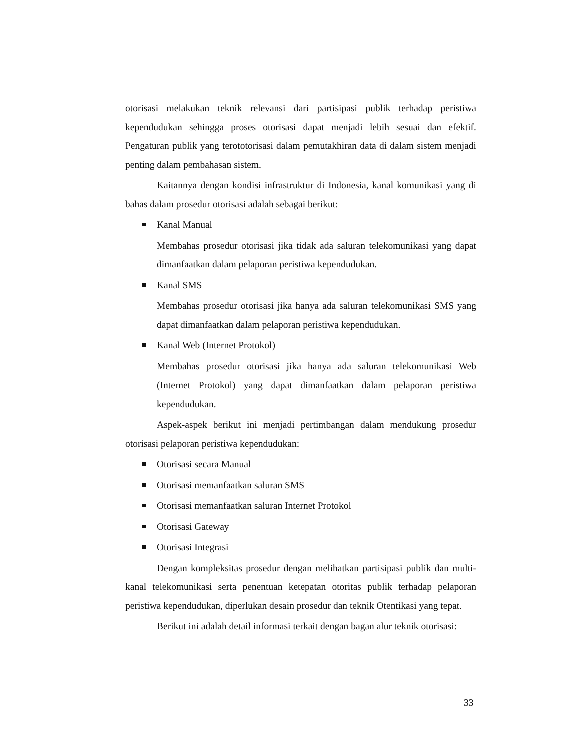otorisasi melakukan teknik relevansi dari partisipasi publik terhadap peristiwa kependudukan sehingga proses otorisasi dapat menjadi lebih sesuai dan efektif. Pengaturan publik yang terototorisasi dalam pemutakhiran data di dalam sistem menjadi penting dalam pembahasan sistem.
Kaitannya dengan kondisi infrastruktur di Indonesia, kanal komunikasi yang di bahas dalam prosedur otorisasi adalah sebagai berikut:
Kanal Manual
Membahas prosedur otorisasi jika tidak ada saluran telekomunikasi yang dapat dimanfaatkan dalam pelaporan peristiwa kependudukan.
Kanal SMS
Membahas prosedur otorisasi jika hanya ada saluran telekomunikasi SMS yang dapat dimanfaatkan dalam pelaporan peristiwa kependudukan.
Kanal Web (Internet Protokol)
Membahas prosedur otorisasi jika hanya ada saluran telekomunikasi Web (Internet Protokol) yang dapat dimanfaatkan dalam pelaporan peristiwa kependudukan.
Aspek-aspek berikut ini menjadi pertimbangan dalam mendukung prosedur otorisasi pelaporan peristiwa kependudukan:
Otorisasi secara Manual
Otorisasi memanfaatkan saluran SMS
Otorisasi memanfaatkan saluran Internet Protokol
Otorisasi Gateway
Otorisasi Integrasi
Dengan kompleksitas prosedur dengan melihatkan partisipasi publik dan multi-kanal telekomunikasi serta penentuan ketepatan otoritas publik terhadap pelaporan peristiwa kependudukan, diperlukan desain prosedur dan teknik Otentikasi yang tepat.
Berikut ini adalah detail informasi terkait dengan bagan alur teknik otorisasi:
33